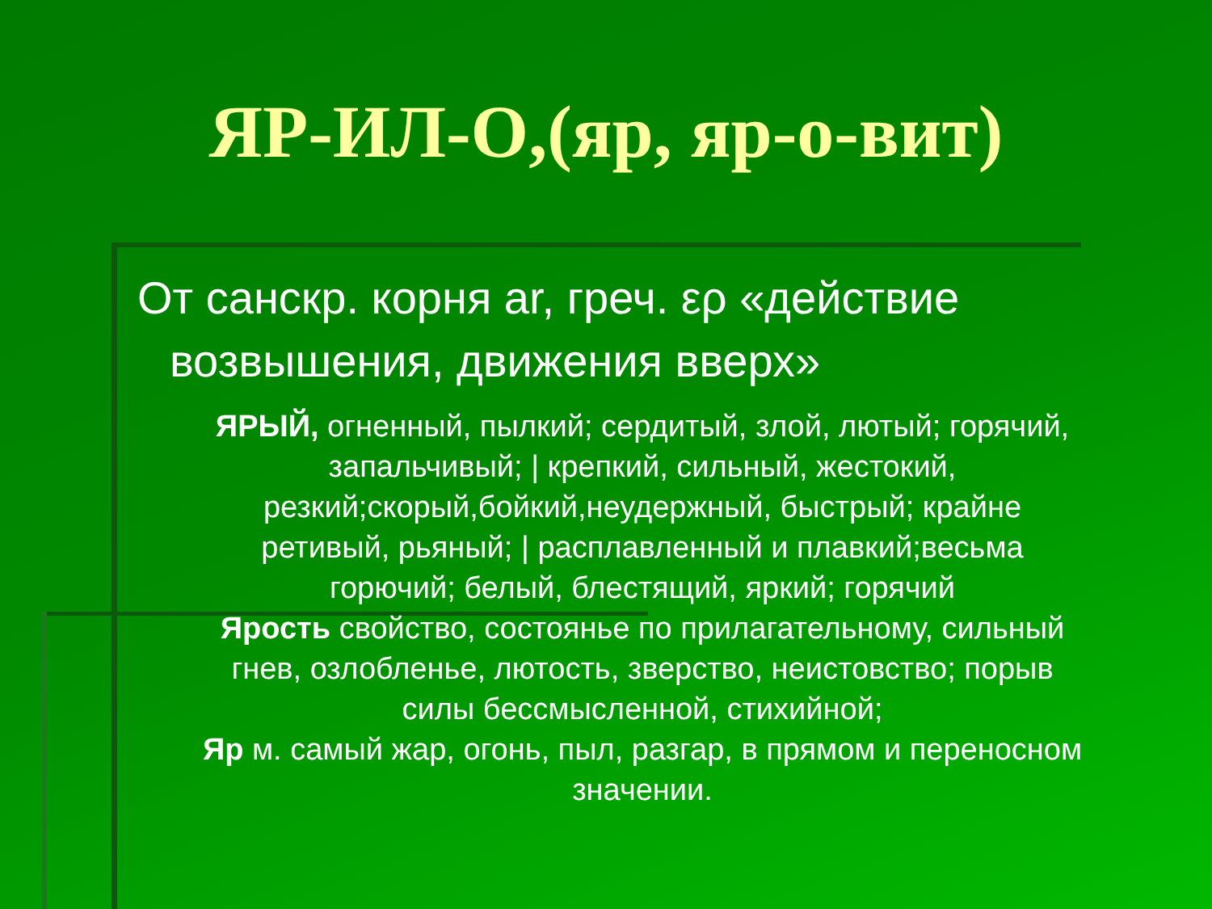ЯР-ИЛ-О,(яр, яр-о-вит)
От санскр. корня ar, греч. ερ «действие
возвышения, движения вверх»
ЯРЫЙ, огненный, пылкий; сердитый, злой, лютый; горячий, запальчивый; | крепкий, сильный, жестокий, резкий;скорый,бойкий,неудержный, быстрый; крайне ретивый, рьяный; | расплавленный и плавкий;весьма горючий; белый, блестящий, яркий; горячий
Ярость свойство, состоянье по прилагательному, сильный
гнев, озлобленье, лютость, зверство, неистовство; порыв силы бессмысленной, стихийной;
Яр м. самый жар, огонь, пыл, разгар, в прямом и переносном значении.